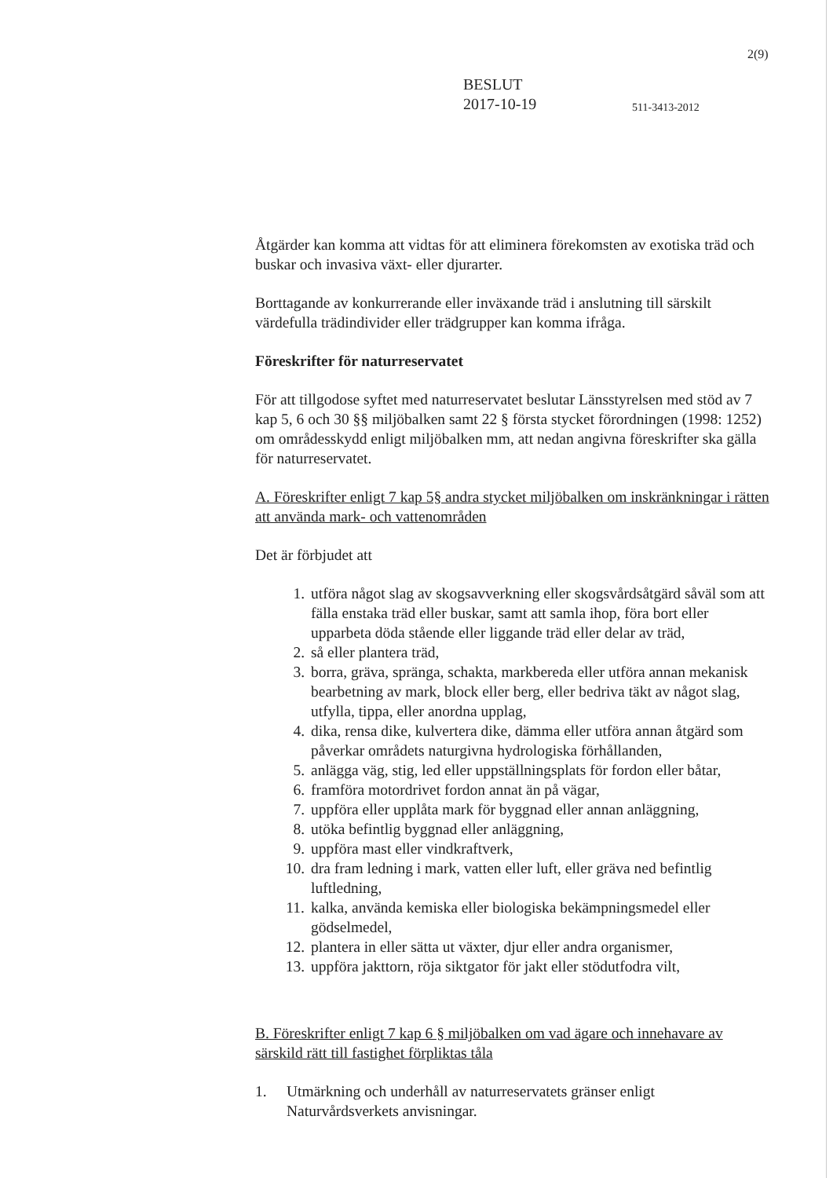2(9)
BESLUT
2017-10-19
511-3413-2012
Åtgärder kan komma att vidtas för att eliminera förekomsten av exotiska träd och buskar och invasiva växt- eller djurarter.
Borttagande av konkurrerande eller inväxande träd i anslutning till särskilt värdefulla trädindivider eller trädgrupper kan komma ifråga.
Föreskrifter för naturreservatet
För att tillgodose syftet med naturreservatet beslutar Länsstyrelsen med stöd av 7 kap 5, 6 och 30 §§ miljöbalken samt 22 § första stycket förordningen (1998: 1252) om områdesskydd enligt miljöbalken mm, att nedan angivna föreskrifter ska gälla för naturreservatet.
A. Föreskrifter enligt 7 kap 5§ andra stycket miljöbalken om inskränkningar i rätten att använda mark- och vattenområden
Det är förbjudet att
1. utföra något slag av skogsavverkning eller skogsvårdsåtgärd såväl som att fälla enstaka träd eller buskar, samt att samla ihop, föra bort eller upparbeta döda stående eller liggande träd eller delar av träd,
2. så eller plantera träd,
3. borra, gräva, spränga, schakta, markbereda eller utföra annan mekanisk bearbetning av mark, block eller berg, eller bedriva täkt av något slag, utfylla, tippa, eller anordna upplag,
4. dika, rensa dike, kulvertera dike, dämma eller utföra annan åtgärd som påverkar områdets naturgivna hydrologiska förhållanden,
5. anlägga väg, stig, led eller uppställningsplats för fordon eller båtar,
6. framföra motordrivet fordon annat än på vägar,
7. uppföra eller upplåta mark för byggnad eller annan anläggning,
8. utöka befintlig byggnad eller anläggning,
9. uppföra mast eller vindkraftverk,
10. dra fram ledning i mark, vatten eller luft, eller gräva ned befintlig luftledning,
11. kalka, använda kemiska eller biologiska bekämpningsmedel eller gödselmedel,
12. plantera in eller sätta ut växter, djur eller andra organismer,
13. uppföra jakttorn, röja siktgator för jakt eller stödutfodra vilt,
B. Föreskrifter enligt 7 kap 6 § miljöbalken om vad ägare och innehavare av särskild rätt till fastighet förpliktas tåla
1. Utmärkning och underhåll av naturreservatets gränser enligt Naturvårdsverkets anvisningar.